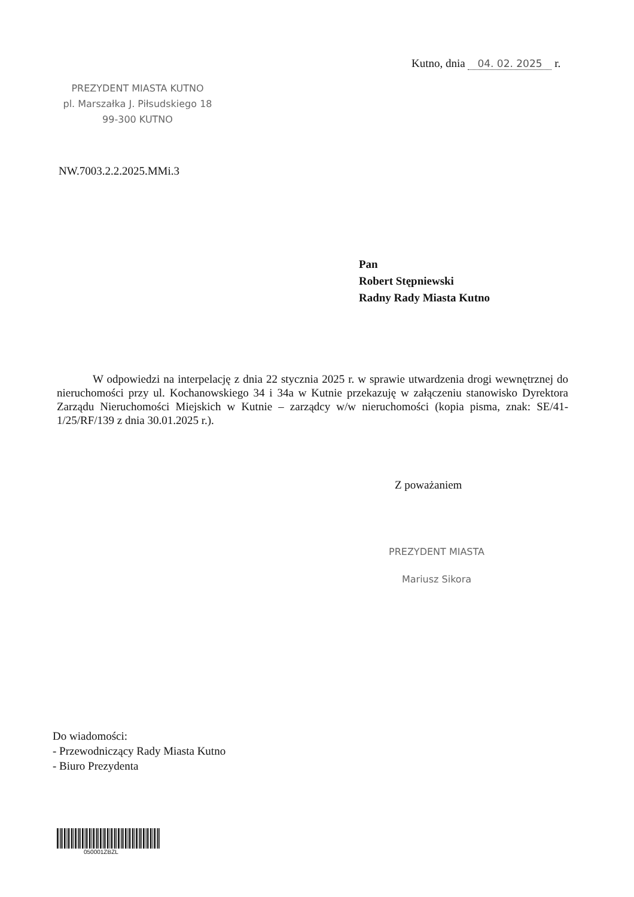Kutno, dnia 04. 02. 2025 r.
PREZYDENT MIASTA KUTNO
pl. Marszałka J. Piłsudskiego 18
99-300 KUTNO
NW.7003.2.2.2025.MMi.3
Pan
Robert Stępniewski
Radny Rady Miasta Kutno
W odpowiedzi na interpelację z dnia 22 stycznia 2025 r. w sprawie utwardzenia drogi wewnętrznej do nieruchomości przy ul. Kochanowskiego 34 i 34a w Kutnie przekazuję w załączeniu stanowisko Dyrektora Zarządu Nieruchomości Miejskich w Kutnie – zarządcy w/w nieruchomości (kopia pisma, znak: SE/41-1/25/RF/139 z dnia 30.01.2025 r.).
Z poważaniem
PREZYDENT MIASTA
Mariusz Sikora
Do wiadomości:
- Przewodniczący Rady Miasta Kutno
- Biuro Prezydenta
050001ZBZL